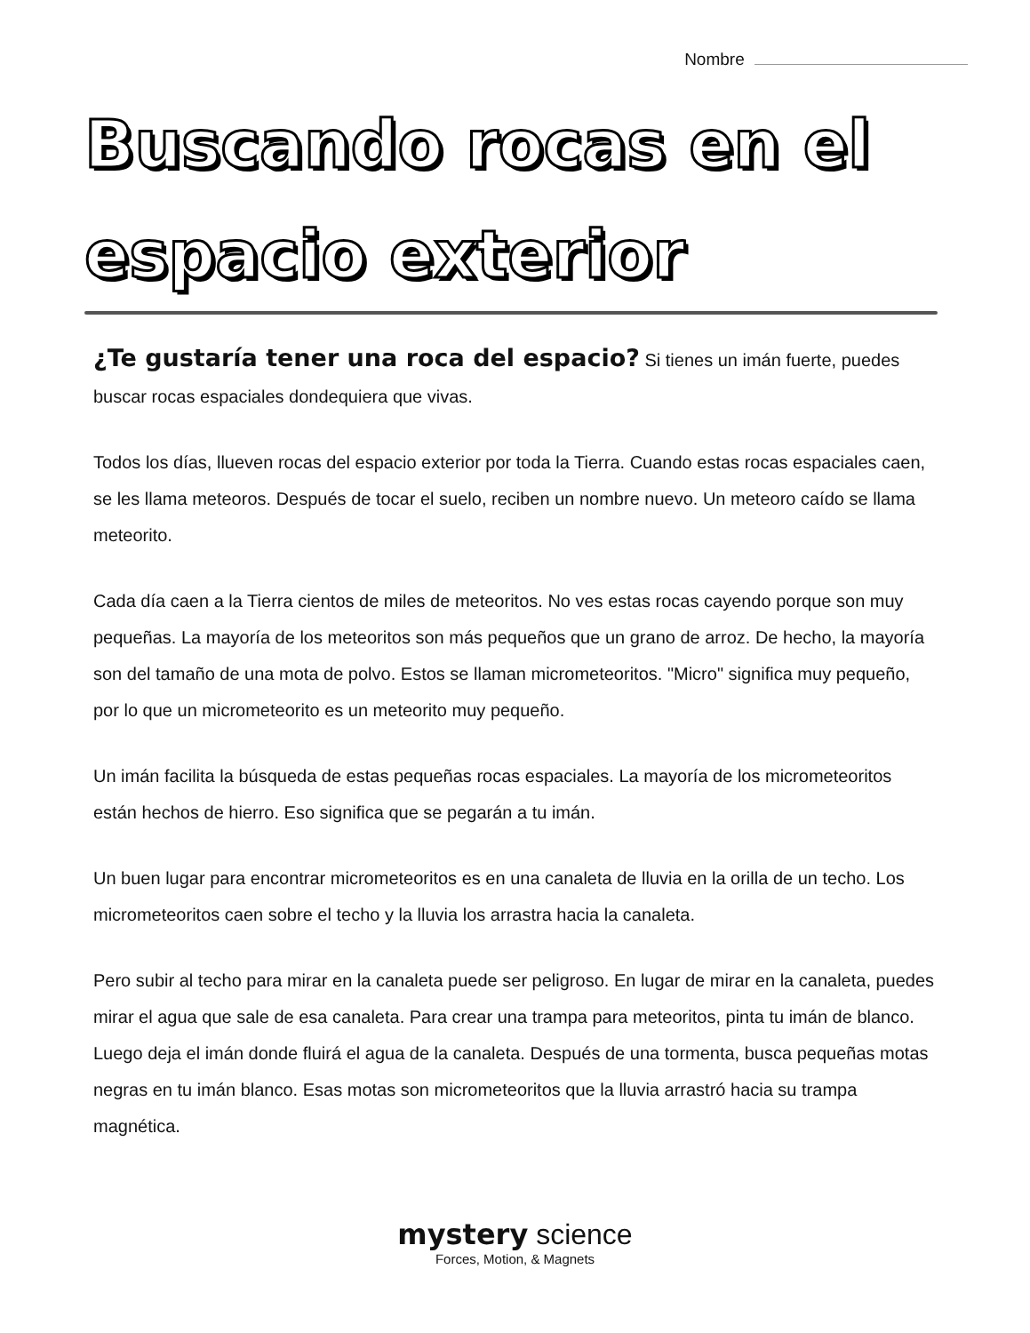Nombre
Buscando rocas en el espacio exterior
¿Te gustaría tener una roca del espacio? Si tienes un imán fuerte, puedes buscar rocas espaciales dondequiera que vivas.
Todos los días, llueven rocas del espacio exterior por toda la Tierra. Cuando estas rocas espaciales caen, se les llama meteoros. Después de tocar el suelo, reciben un nombre nuevo. Un meteoro caído se llama meteorito.
Cada día caen a la Tierra cientos de miles de meteoritos. No ves estas rocas cayendo porque son muy pequeñas. La mayoría de los meteoritos son más pequeños que un grano de arroz. De hecho, la mayoría son del tamaño de una mota de polvo. Estos se llaman micrometeoritos. "Micro" significa muy pequeño, por lo que un micrometeorito es un meteorito muy pequeño.
Un imán facilita la búsqueda de estas pequeñas rocas espaciales. La mayoría de los micrometeoritos están hechos de hierro. Eso significa que se pegarán a tu imán.
Un buen lugar para encontrar micrometeoritos es en una canaleta de lluvia en la orilla de un techo. Los micrometeoritos caen sobre el techo y la lluvia los arrastra hacia la canaleta.
Pero subir al techo para mirar en la canaleta puede ser peligroso. En lugar de mirar en la canaleta, puedes mirar el agua que sale de esa canaleta. Para crear una trampa para meteoritos, pinta tu imán de blanco. Luego deja el imán donde fluirá el agua de la canaleta. Después de una tormenta, busca pequeñas motas negras en tu imán blanco. Esas motas son micrometeoritos que la lluvia arrastró hacia su trampa magnética.
mystery science
Forces, Motion, & Magnets